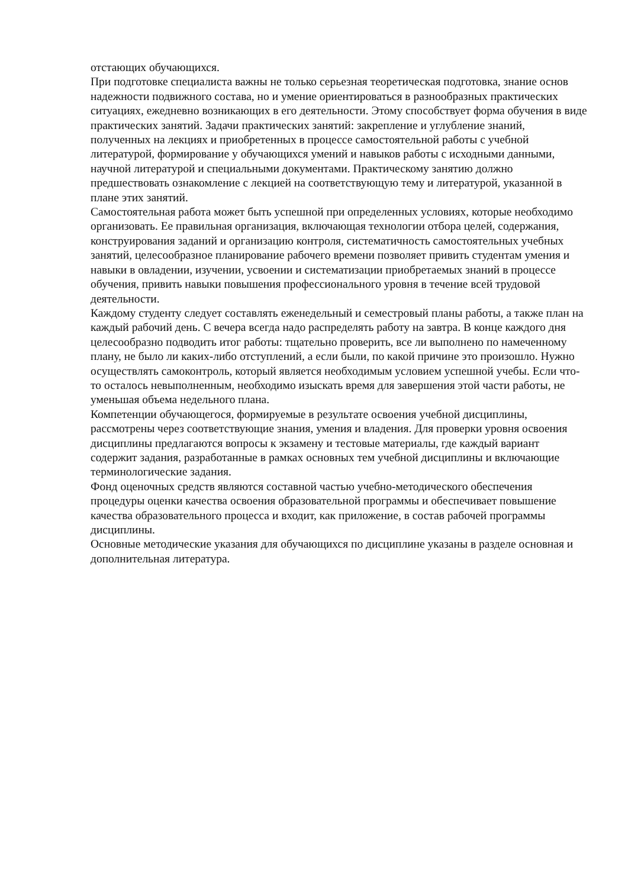отстающих обучающихся.
При подготовке специалиста важны не только серьезная теоретическая подготовка, знание основ надежности подвижного состава, но и умение ориентироваться в разнообразных практических ситуациях, ежедневно возникающих в его деятельности. Этому способствует форма обучения в виде практических занятий. Задачи практических занятий: закрепление и углубление знаний, полученных на лекциях и приобретенных в процессе самостоятельной работы с учебной литературой, формирование у обучающихся умений и навыков работы с исходными данными, научной литературой и специальными документами. Практическому занятию должно предшествовать ознакомление с лекцией на соответствующую тему и литературой, указанной в плане этих занятий.
Самостоятельная работа может быть успешной при определенных условиях, которые необходимо организовать. Ее правильная организация, включающая технологии отбора целей, содержания, конструирования заданий и организацию контроля, систематичность самостоятельных учебных занятий, целесообразное планирование рабочего времени позволяет привить студентам умения и навыки в овладении, изучении, усвоении и систематизации приобретаемых знаний в процессе обучения, привить навыки повышения профессионального уровня в течение всей трудовой деятельности.
Каждому студенту следует составлять еженедельный и семестровый планы работы, а также план на каждый рабочий день. С вечера всегда надо распределять работу на завтра. В конце каждого дня целесообразно подводить итог работы: тщательно проверить, все ли выполнено по намеченному плану, не было ли каких-либо отступлений, а если были, по какой причине это произошло. Нужно осуществлять самоконтроль, который является необходимым условием успешной учебы. Если что- то осталось невыполненным, необходимо изыскать время для завершения этой части работы, не уменьшая объема недельного плана.
Компетенции обучающегося, формируемые в результате освоения учебной дисциплины, рассмотрены через соответствующие знания, умения и владения. Для проверки уровня освоения дисциплины предлагаются вопросы к экзамену и тестовые материалы, где каждый вариант содержит задания, разработанные в рамках основных тем учебной дисциплины и включающие терминологические задания.
Фонд оценочных средств являются составной частью учебно-методического обеспечения процедуры оценки качества освоения образовательной программы и обеспечивает повышение качества образовательного процесса и входит, как приложение, в состав рабочей программы дисциплины.
Основные методические указания для обучающихся по дисциплине указаны в разделе основная и дополнительная литература.